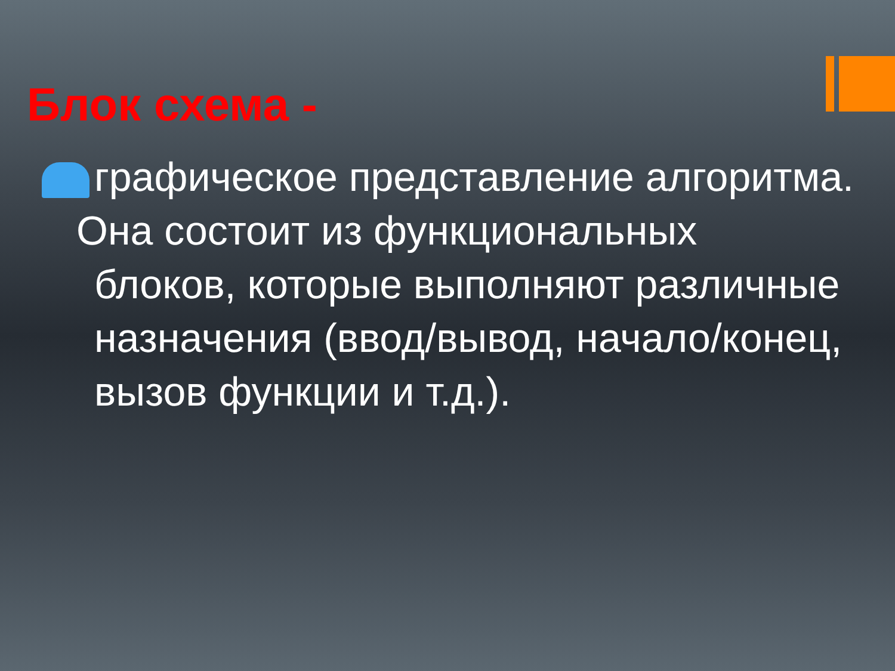Блок схема -
графическое представление алгоритма.
Она состоит из функциональных
блоков, которые выполняют различные назначения (ввод/вывод, начало/конец, вызов функции и т.д.).